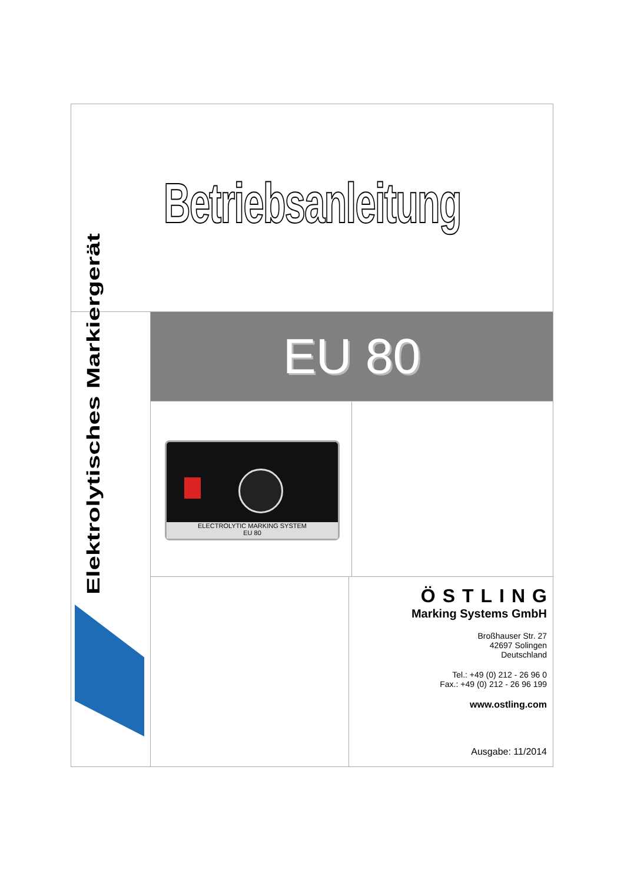Betriebsanleitung
Elektrolytisches Markiergerät
EU 80
ELECTROLYTIC MARKING SYSTEM
EU 80
ÖSTLING
Marking Systems GmbH
Broßhauser Str. 27
42697 Solingen
Deutschland
Tel.: +49 (0) 212 - 26 96 0
Fax.: +49 (0) 212 - 26 96 199
www.ostling.com
Ausgabe: 11/2014